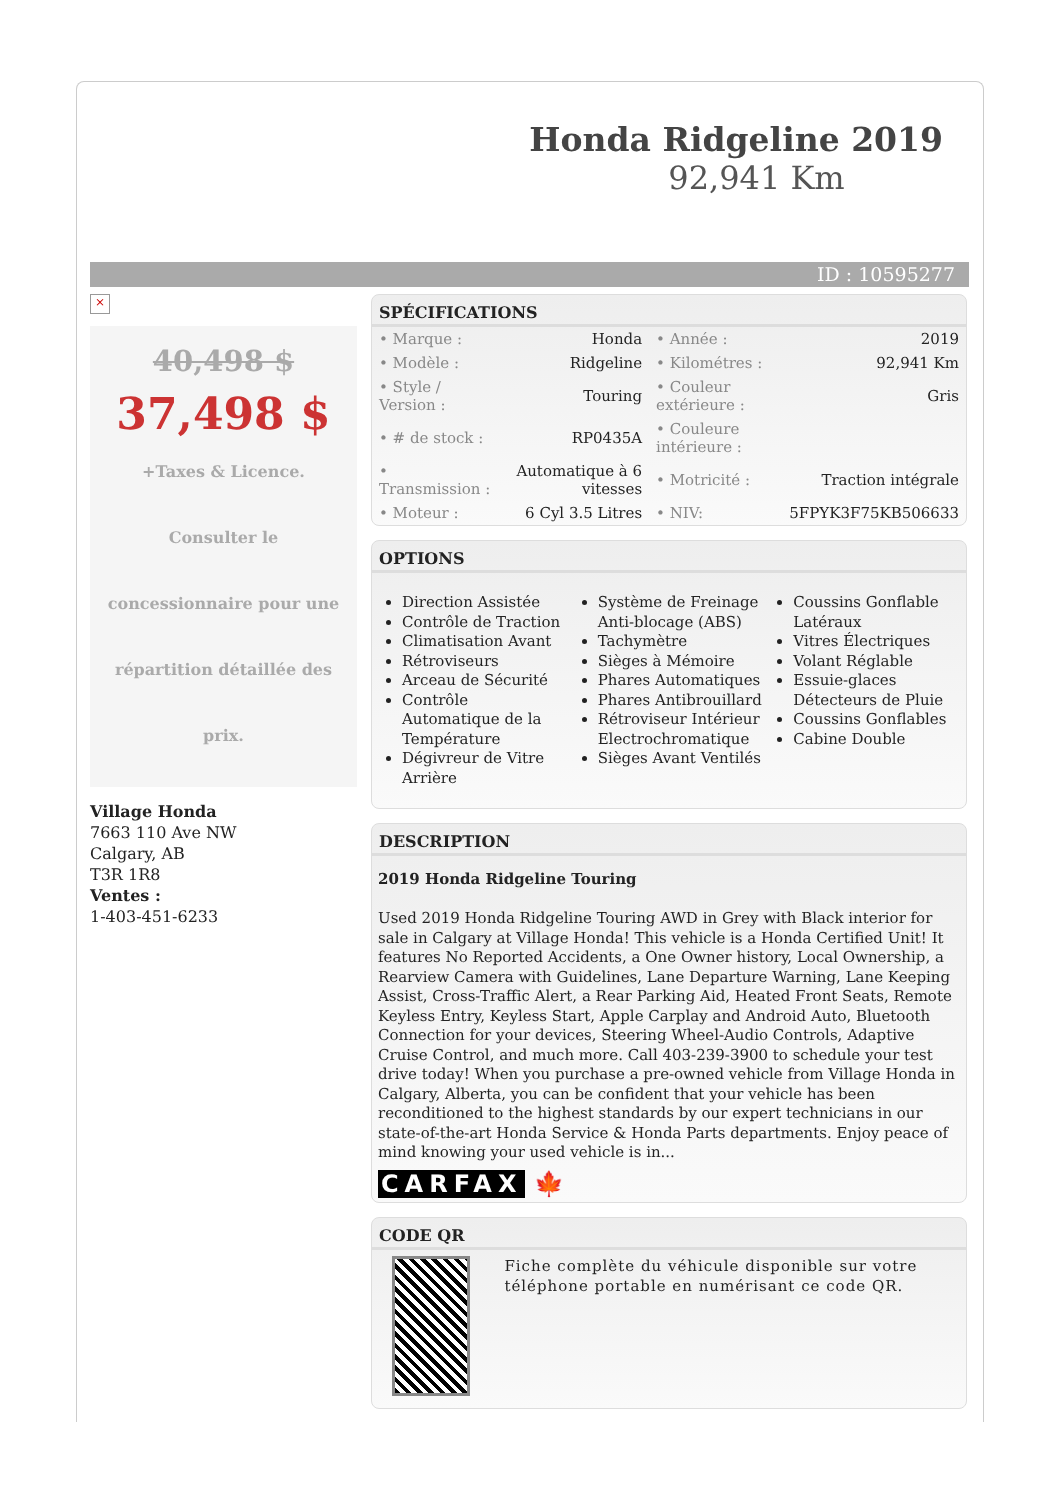Honda Ridgeline 2019
92,941 Km
ID : 10595277
×
40,498 $
37,498 $
+Taxes & Licence. Consulter le concessionnaire pour une répartition détaillée des prix.
Village Honda
7663 110 Ave NW
Calgary, AB
T3R 1R8
Ventes :
1-403-451-6233
SPÉCIFICATIONS
| • Marque : | Honda | • Année : | 2019 |
| • Modèle : | Ridgeline | • Kilométres : | 92,941 Km |
| • Style / Version : | Touring | • Couleur extérieure : | Gris |
| • # de stock : | RP0435A | • Couleure intérieure : | |
| • Transmission : | Automatique à 6 vitesses | • Motricité : | Traction intégrale |
| • Moteur : | 6 Cyl 3.5 Litres | • NIV: | 5FPYK3F75KB506633 |
OPTIONS
Direction Assistée
Contrôle de Traction
Climatisation Avant
Rétroviseurs
Arceau de Sécurité
Contrôle Automatique de la Température
Dégivreur de Vitre Arrière
Système de Freinage Anti-blocage (ABS)
Tachymètre
Sièges à Mémoire
Phares Automatiques
Phares Antibrouillard
Rétroviseur Intérieur Electrochromatique
Sièges Avant Ventilés
Coussins Gonflable Latéraux
Vitres Électriques
Volant Réglable
Essuie-glaces Détecteurs de Pluie
Coussins Gonflables
Cabine Double
DESCRIPTION
2019 Honda Ridgeline Touring
Used 2019 Honda Ridgeline Touring AWD in Grey with Black interior for sale in Calgary at Village Honda! This vehicle is a Honda Certified Unit! It features No Reported Accidents, a One Owner history, Local Ownership, a Rearview Camera with Guidelines, Lane Departure Warning, Lane Keeping Assist, Cross-Traffic Alert, a Rear Parking Aid, Heated Front Seats, Remote Keyless Entry, Keyless Start, Apple Carplay and Android Auto, Bluetooth Connection for your devices, Steering Wheel-Audio Controls, Adaptive Cruise Control, and much more. Call 403-239-3900 to schedule your test drive today! When you purchase a pre-owned vehicle from Village Honda in Calgary, Alberta, you can be confident that your vehicle has been reconditioned to the highest standards by our expert technicians in our state-of-the-art Honda Service & Honda Parts departments. Enjoy peace of mind knowing your used vehicle is in...
CARFAX 🍁
CODE QR
Fiche complète du véhicule disponible sur votre téléphone portable en numérisant ce code QR.